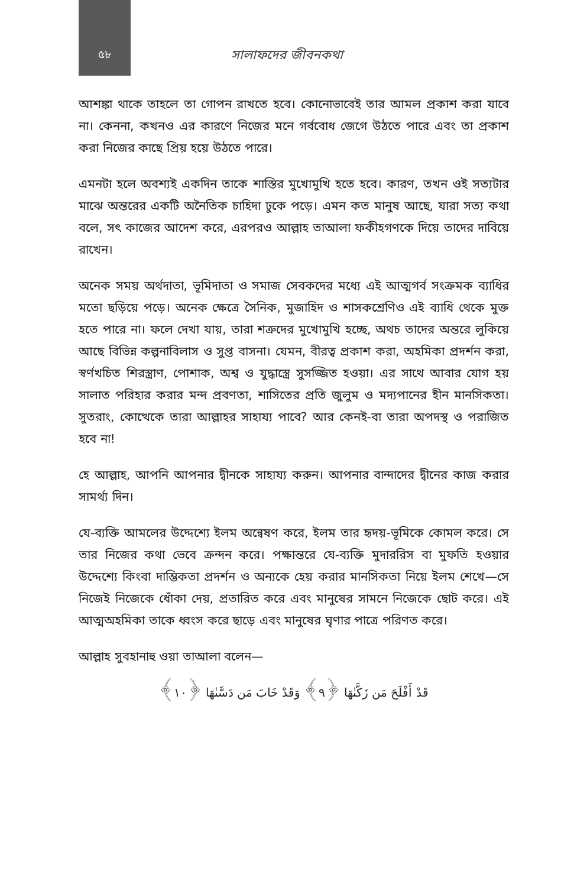৫৮
সালাফদের জীবনকথা
আশঙ্কা থাকে তাহলে তা গোপন রাখতে হবে। কোনোভাবেই তার আমল প্রকাশ করা যাবে না। কেননা, কখনও এর কারণে নিজের মনে গর্ববোধ জেগে উঠতে পারে এবং তা প্রকাশ করা নিজের কাছে প্রিয় হয়ে উঠতে পারে।
এমনটা হলে অবশ্যই একদিন তাকে শাস্তির মুখোমুখি হতে হবে। কারণ, তখন ওই সত্যটার মাঝে অন্তরের একটি অনৈতিক চাহিদা ঢুকে পড়ে। এমন কত মানুষ আছে, যারা সত্য কথা বলে, সৎ কাজের আদেশ করে, এরপরও আল্লাহ তাআলা ফকীহগণকে দিয়ে তাদের দাবিয়ে রাখেন।
অনেক সময় অর্থদাতা, ভূমিদাতা ও সমাজ সেবকদের মধ্যে এই আত্মগর্ব সংক্রমক ব্যাধির মতো ছড়িয়ে পড়ে। অনেক ক্ষেত্রে সৈনিক, মুজাহিদ ও শাসকশ্রেণিও এই ব্যাধি থেকে মুক্ত হতে পারে না। ফলে দেখা যায়, তারা শত্রুদের মুখোমুখি হচ্ছে, অথচ তাদের অন্তরে লুকিয়ে আছে বিভিন্ন কল্পনাবিলাস ও সুপ্ত বাসনা। যেমন, বীরত্ব প্রকাশ করা, অহমিকা প্রদর্শন করা, স্বর্ণখচিত শিরস্ত্রাণ, পোশাক, অশ্ব ও যুদ্ধাস্ত্রে সুসজ্জিত হওয়া। এর সাথে আবার যোগ হয় সালাত পরিহার করার মন্দ প্রবণতা, শাসিতের প্রতি জুলুম ও মদ্যপানের হীন মানসিকতা। সুতরাং, কোত্থেকে তারা আল্লাহর সাহায্য পাবে? আর কেনই-বা তারা অপদস্থ ও পরাজিত হবে না!
হে আল্লাহ, আপনি আপনার দ্বীনকে সাহায্য করুন। আপনার বান্দাদের দ্বীনের কাজ করার সামর্থ্য দিন।
যে-ব্যক্তি আমলের উদ্দেশ্যে ইলম অন্বেষণ করে, ইলম তার হৃদয়-ভূমিকে কোমল করে। সে তার নিজের কথা ভেবে ক্রন্দন করে। পক্ষান্তরে যে-ব্যক্তি মুদাররিস বা মুফতি হওয়ার উদ্দেশ্যে কিংবা দাম্ভিকতা প্রদর্শন ও অন্যকে হেয় করার মানসিকতা নিয়ে ইলম শেখে—সে নিজেই নিজেকে ধোঁকা দেয়, প্রতারিত করে এবং মানুষের সামনে নিজেকে ছোট করে। এই আত্মঅহমিকা তাকে ধ্বংস করে ছাড়ে এবং মানুষের ঘৃণার পাত্রে পরিণত করে।
আল্লাহ সুবহানাহু ওয়া তাআলা বলেন—
قَدْ أَفْلَحَ مَن زَكَّىٰهَا ﴿٩﴾ وَقَدْ خَابَ مَن دَسَّىٰهَا ﴿١٠﴾